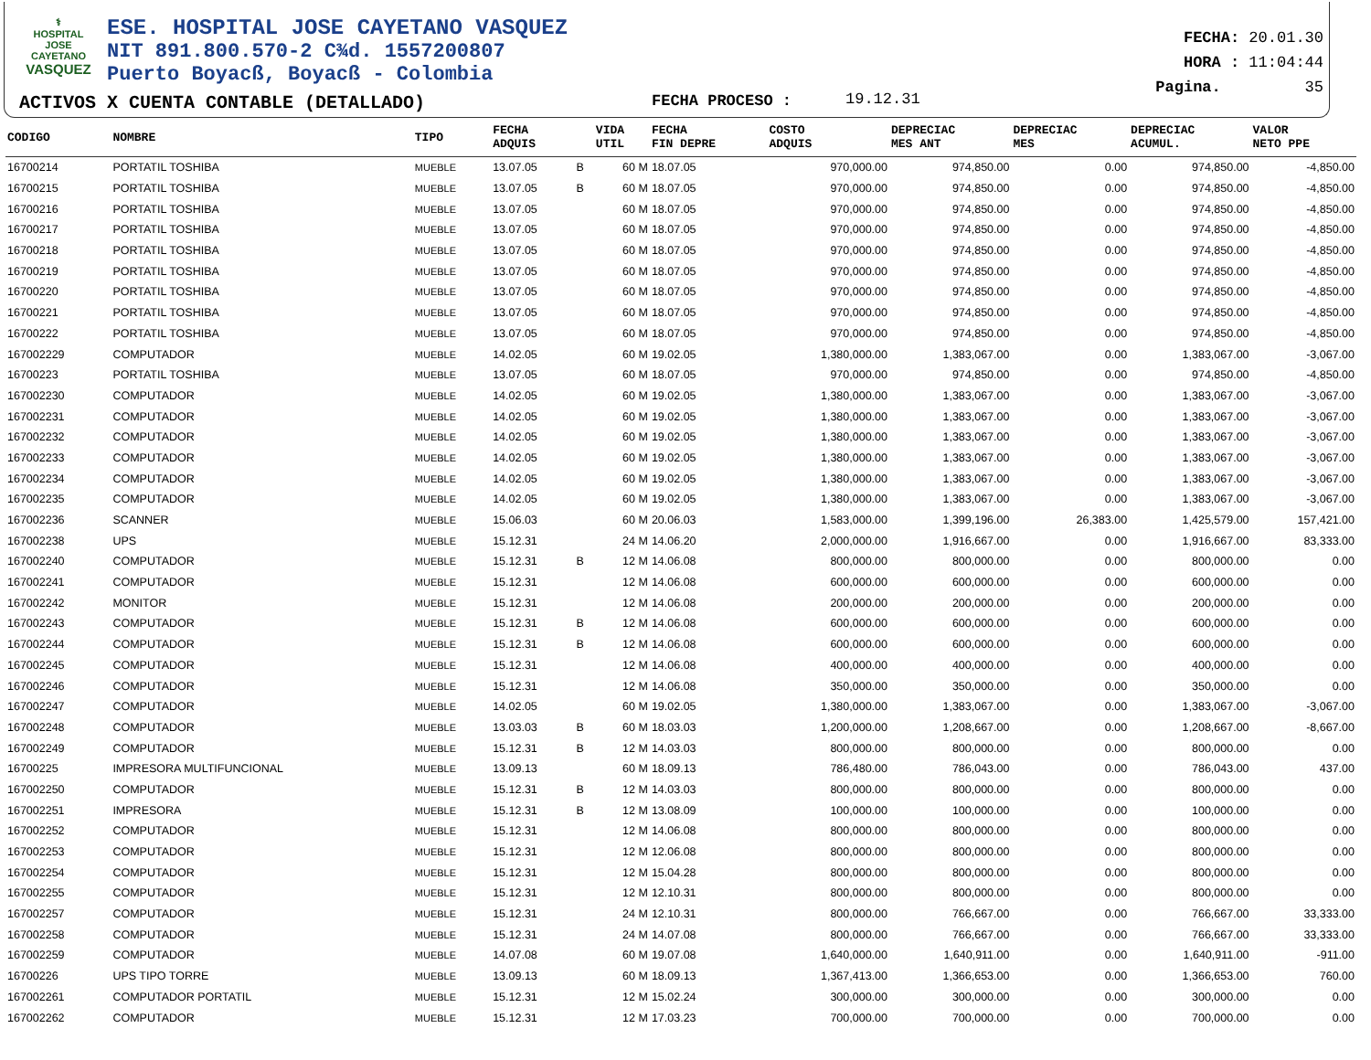⚕
HOSPITAL
JOSE CAYETANO
VASQUEZ
ESE. HOSPITAL JOSE CAYETANO VASQUEZ
NIT 891.800.570-2 C¾d. 1557200807
Puerto Boyacß, Boyacß - Colombia
ACTIVOS X CUENTA CONTABLE (DETALLADO)
FECHA PROCESO : 19.12.31
FECHA: 20.01.30
HORA : 11:04:44
Pagina. 35
| CODIGO | NOMBRE | TIPO | FECHA ADQUIS | | VIDA UTIL | FECHA FIN DEPRE | COSTO ADQUIS | DEPRECIAC MES ANT | DEPRECIAC MES | DEPRECIAC ACUMUL. | VALOR NETO PPE |
| --- | --- | --- | --- | --- | --- | --- | --- | --- | --- | --- | --- |
| 16700214 | PORTATIL TOSHIBA | MUEBLE | 13.07.05 | B | 60 M | 18.07.05 | 970,000.00 | 974,850.00 | 0.00 | 974,850.00 | -4,850.00 |
| 16700215 | PORTATIL TOSHIBA | MUEBLE | 13.07.05 | B | 60 M | 18.07.05 | 970,000.00 | 974,850.00 | 0.00 | 974,850.00 | -4,850.00 |
| 16700216 | PORTATIL TOSHIBA | MUEBLE | 13.07.05 | | 60 M | 18.07.05 | 970,000.00 | 974,850.00 | 0.00 | 974,850.00 | -4,850.00 |
| 16700217 | PORTATIL TOSHIBA | MUEBLE | 13.07.05 | | 60 M | 18.07.05 | 970,000.00 | 974,850.00 | 0.00 | 974,850.00 | -4,850.00 |
| 16700218 | PORTATIL TOSHIBA | MUEBLE | 13.07.05 | | 60 M | 18.07.05 | 970,000.00 | 974,850.00 | 0.00 | 974,850.00 | -4,850.00 |
| 16700219 | PORTATIL TOSHIBA | MUEBLE | 13.07.05 | | 60 M | 18.07.05 | 970,000.00 | 974,850.00 | 0.00 | 974,850.00 | -4,850.00 |
| 16700220 | PORTATIL TOSHIBA | MUEBLE | 13.07.05 | | 60 M | 18.07.05 | 970,000.00 | 974,850.00 | 0.00 | 974,850.00 | -4,850.00 |
| 16700221 | PORTATIL TOSHIBA | MUEBLE | 13.07.05 | | 60 M | 18.07.05 | 970,000.00 | 974,850.00 | 0.00 | 974,850.00 | -4,850.00 |
| 16700222 | PORTATIL TOSHIBA | MUEBLE | 13.07.05 | | 60 M | 18.07.05 | 970,000.00 | 974,850.00 | 0.00 | 974,850.00 | -4,850.00 |
| 167002229 | COMPUTADOR | MUEBLE | 14.02.05 | | 60 M | 19.02.05 | 1,380,000.00 | 1,383,067.00 | 0.00 | 1,383,067.00 | -3,067.00 |
| 16700223 | PORTATIL TOSHIBA | MUEBLE | 13.07.05 | | 60 M | 18.07.05 | 970,000.00 | 974,850.00 | 0.00 | 974,850.00 | -4,850.00 |
| 167002230 | COMPUTADOR | MUEBLE | 14.02.05 | | 60 M | 19.02.05 | 1,380,000.00 | 1,383,067.00 | 0.00 | 1,383,067.00 | -3,067.00 |
| 167002231 | COMPUTADOR | MUEBLE | 14.02.05 | | 60 M | 19.02.05 | 1,380,000.00 | 1,383,067.00 | 0.00 | 1,383,067.00 | -3,067.00 |
| 167002232 | COMPUTADOR | MUEBLE | 14.02.05 | | 60 M | 19.02.05 | 1,380,000.00 | 1,383,067.00 | 0.00 | 1,383,067.00 | -3,067.00 |
| 167002233 | COMPUTADOR | MUEBLE | 14.02.05 | | 60 M | 19.02.05 | 1,380,000.00 | 1,383,067.00 | 0.00 | 1,383,067.00 | -3,067.00 |
| 167002234 | COMPUTADOR | MUEBLE | 14.02.05 | | 60 M | 19.02.05 | 1,380,000.00 | 1,383,067.00 | 0.00 | 1,383,067.00 | -3,067.00 |
| 167002235 | COMPUTADOR | MUEBLE | 14.02.05 | | 60 M | 19.02.05 | 1,380,000.00 | 1,383,067.00 | 0.00 | 1,383,067.00 | -3,067.00 |
| 167002236 | SCANNER | MUEBLE | 15.06.03 | | 60 M | 20.06.03 | 1,583,000.00 | 1,399,196.00 | 26,383.00 | 1,425,579.00 | 157,421.00 |
| 167002238 | UPS | MUEBLE | 15.12.31 | | 24 M | 14.06.20 | 2,000,000.00 | 1,916,667.00 | 0.00 | 1,916,667.00 | 83,333.00 |
| 167002240 | COMPUTADOR | MUEBLE | 15.12.31 | B | 12 M | 14.06.08 | 800,000.00 | 800,000.00 | 0.00 | 800,000.00 | 0.00 |
| 167002241 | COMPUTADOR | MUEBLE | 15.12.31 | | 12 M | 14.06.08 | 600,000.00 | 600,000.00 | 0.00 | 600,000.00 | 0.00 |
| 167002242 | MONITOR | MUEBLE | 15.12.31 | | 12 M | 14.06.08 | 200,000.00 | 200,000.00 | 0.00 | 200,000.00 | 0.00 |
| 167002243 | COMPUTADOR | MUEBLE | 15.12.31 | B | 12 M | 14.06.08 | 600,000.00 | 600,000.00 | 0.00 | 600,000.00 | 0.00 |
| 167002244 | COMPUTADOR | MUEBLE | 15.12.31 | B | 12 M | 14.06.08 | 600,000.00 | 600,000.00 | 0.00 | 600,000.00 | 0.00 |
| 167002245 | COMPUTADOR | MUEBLE | 15.12.31 | | 12 M | 14.06.08 | 400,000.00 | 400,000.00 | 0.00 | 400,000.00 | 0.00 |
| 167002246 | COMPUTADOR | MUEBLE | 15.12.31 | | 12 M | 14.06.08 | 350,000.00 | 350,000.00 | 0.00 | 350,000.00 | 0.00 |
| 167002247 | COMPUTADOR | MUEBLE | 14.02.05 | | 60 M | 19.02.05 | 1,380,000.00 | 1,383,067.00 | 0.00 | 1,383,067.00 | -3,067.00 |
| 167002248 | COMPUTADOR | MUEBLE | 13.03.03 | B | 60 M | 18.03.03 | 1,200,000.00 | 1,208,667.00 | 0.00 | 1,208,667.00 | -8,667.00 |
| 167002249 | COMPUTADOR | MUEBLE | 15.12.31 | B | 12 M | 14.03.03 | 800,000.00 | 800,000.00 | 0.00 | 800,000.00 | 0.00 |
| 16700225 | IMPRESORA MULTIFUNCIONAL | MUEBLE | 13.09.13 | | 60 M | 18.09.13 | 786,480.00 | 786,043.00 | 0.00 | 786,043.00 | 437.00 |
| 167002250 | COMPUTADOR | MUEBLE | 15.12.31 | B | 12 M | 14.03.03 | 800,000.00 | 800,000.00 | 0.00 | 800,000.00 | 0.00 |
| 167002251 | IMPRESORA | MUEBLE | 15.12.31 | B | 12 M | 13.08.09 | 100,000.00 | 100,000.00 | 0.00 | 100,000.00 | 0.00 |
| 167002252 | COMPUTADOR | MUEBLE | 15.12.31 | | 12 M | 14.06.08 | 800,000.00 | 800,000.00 | 0.00 | 800,000.00 | 0.00 |
| 167002253 | COMPUTADOR | MUEBLE | 15.12.31 | | 12 M | 12.06.08 | 800,000.00 | 800,000.00 | 0.00 | 800,000.00 | 0.00 |
| 167002254 | COMPUTADOR | MUEBLE | 15.12.31 | | 12 M | 15.04.28 | 800,000.00 | 800,000.00 | 0.00 | 800,000.00 | 0.00 |
| 167002255 | COMPUTADOR | MUEBLE | 15.12.31 | | 12 M | 12.10.31 | 800,000.00 | 800,000.00 | 0.00 | 800,000.00 | 0.00 |
| 167002257 | COMPUTADOR | MUEBLE | 15.12.31 | | 24 M | 12.10.31 | 800,000.00 | 766,667.00 | 0.00 | 766,667.00 | 33,333.00 |
| 167002258 | COMPUTADOR | MUEBLE | 15.12.31 | | 24 M | 14.07.08 | 800,000.00 | 766,667.00 | 0.00 | 766,667.00 | 33,333.00 |
| 167002259 | COMPUTADOR | MUEBLE | 14.07.08 | | 60 M | 19.07.08 | 1,640,000.00 | 1,640,911.00 | 0.00 | 1,640,911.00 | -911.00 |
| 16700226 | UPS TIPO TORRE | MUEBLE | 13.09.13 | | 60 M | 18.09.13 | 1,367,413.00 | 1,366,653.00 | 0.00 | 1,366,653.00 | 760.00 |
| 167002261 | COMPUTADOR PORTATIL | MUEBLE | 15.12.31 | | 12 M | 15.02.24 | 300,000.00 | 300,000.00 | 0.00 | 300,000.00 | 0.00 |
| 167002262 | COMPUTADOR | MUEBLE | 15.12.31 | | 12 M | 17.03.23 | 700,000.00 | 700,000.00 | 0.00 | 700,000.00 | 0.00 |